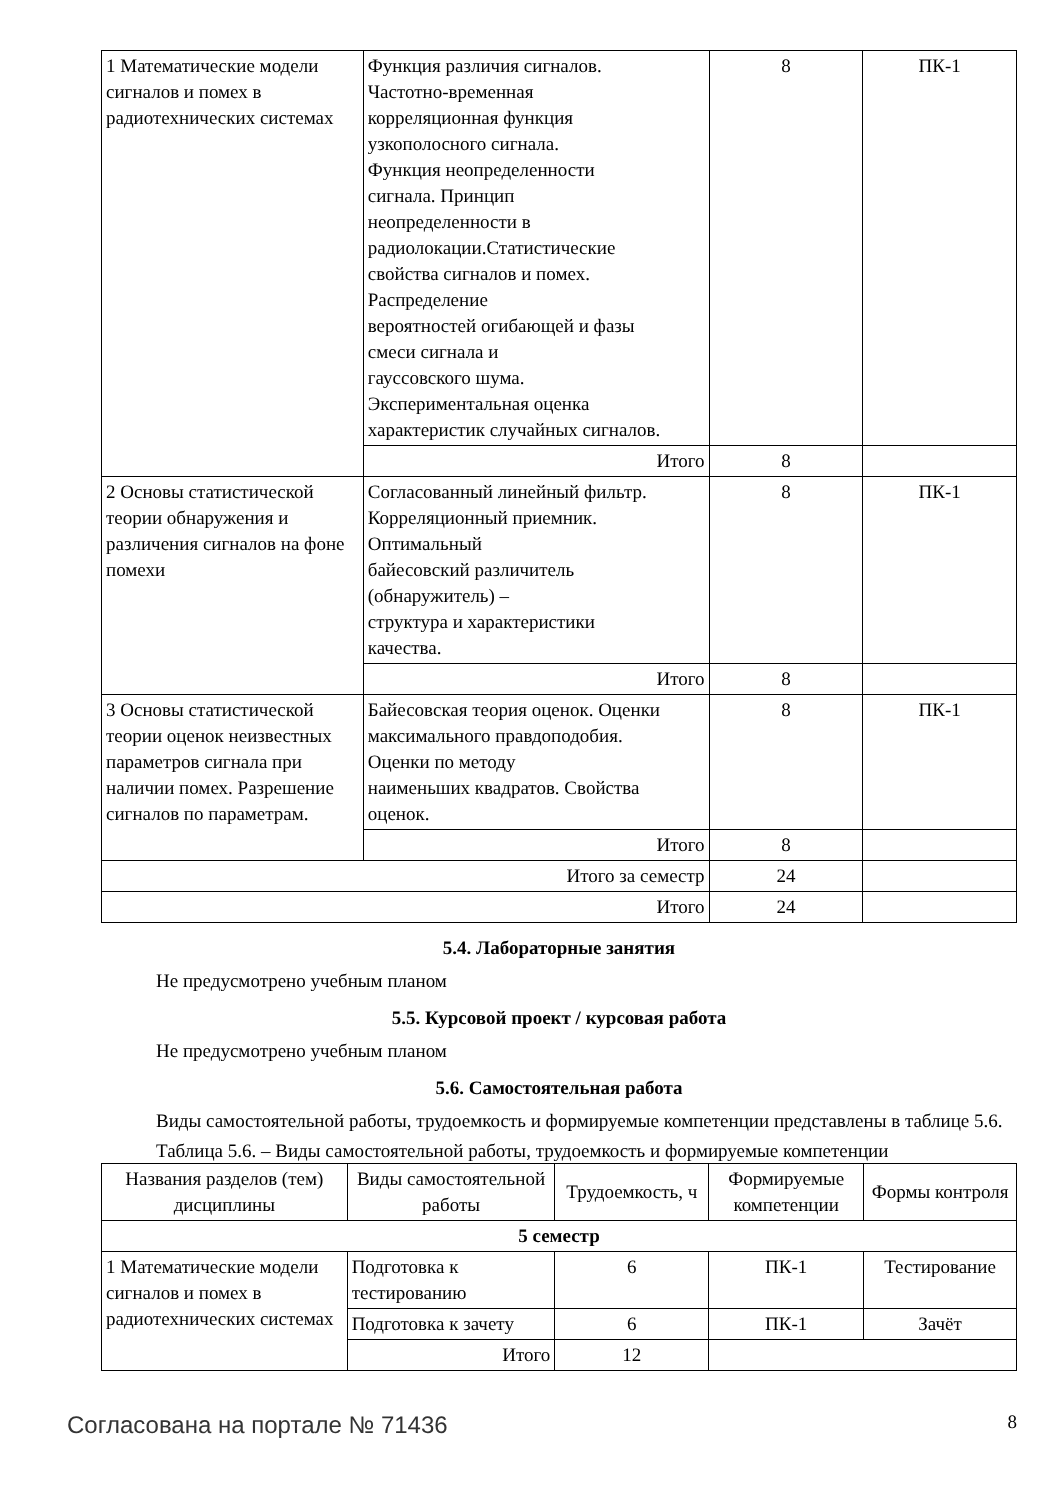| 1 Математические модели сигналов и помех в радиотехнических системах | Функция различия сигналов. Частотно-временная корреляционная функция узкополосного сигнала. Функция неопределенности сигнала. Принцип неопределенности в радиолокации.Статистические свойства сигналов и помех. Распределение вероятностей огибающей и фазы смеси сигнала и гауссовского шума. Экспериментальная оценка характеристик случайных сигналов. | 8 | ПК-1 |
| | Итого | 8 | |
| 2 Основы статистической теории обнаружения и различения сигналов на фоне помехи | Согласованный линейный фильтр. Корреляционный приемник. Оптимальный байесовский различитель (обнаружитель) – структура и характеристики качества. | 8 | ПК-1 |
| | Итого | 8 | |
| 3 Основы статистической теории оценок неизвестных параметров сигнала при наличии помех. Разрешение сигналов по параметрам. | Байесовская теория оценок. Оценки максимального правдоподобия. Оценки по методу наименьших квадратов. Свойства оценок. | 8 | ПК-1 |
| | Итого | 8 | |
| Итого за семестр | | 24 | |
| Итого | | 24 | |
5.4. Лабораторные занятия
Не предусмотрено учебным планом
5.5. Курсовой проект / курсовая работа
Не предусмотрено учебным планом
5.6. Самостоятельная работа
Виды самостоятельной работы, трудоемкость и формируемые компетенции представлены в таблице 5.6.
Таблица 5.6. – Виды самостоятельной работы, трудоемкость и формируемые компетенции
| Названия разделов (тем) дисциплины | Виды самостоятельной работы | Трудоемкость, ч | Формируемые компетенции | Формы контроля |
| --- | --- | --- | --- | --- |
| 5 семестр | | | | |
| 1 Математические модели сигналов и помех в радиотехнических системах | Подготовка к тестированию | 6 | ПК-1 | Тестирование |
| | Подготовка к зачету | 6 | ПК-1 | Зачёт |
| | Итого | 12 | | |
Согласована на портале № 71436 8